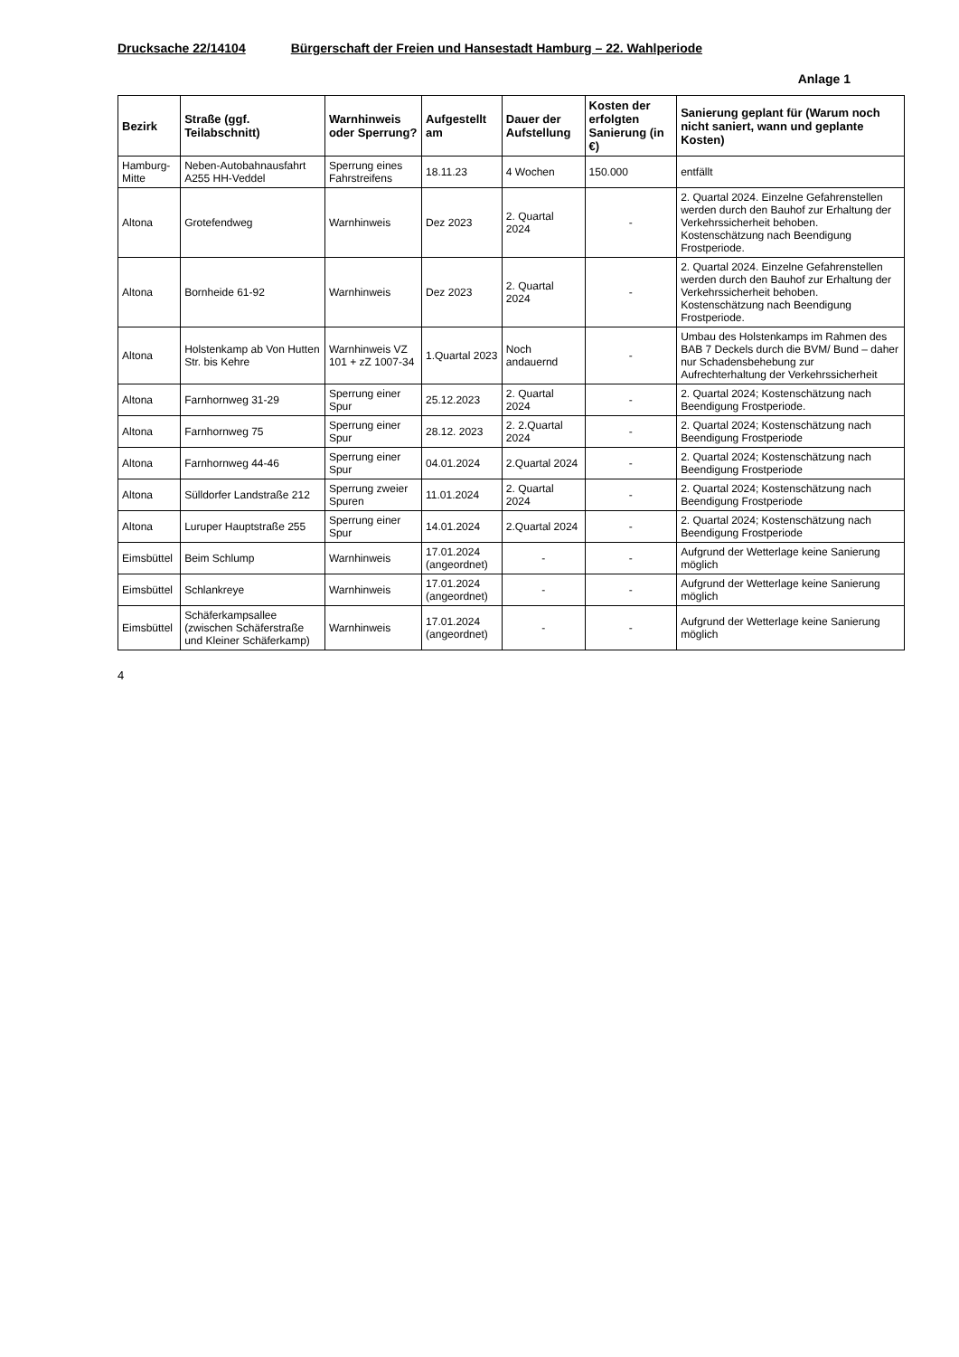Drucksache 22/14104 Bürgerschaft der Freien und Hansestadt Hamburg – 22. Wahlperiode
Anlage 1
| Bezirk | Straße (ggf. Teilabschnitt) | Warnhinweis oder Sperrung? | Aufgestellt am | Dauer der Aufstellung | Kosten der erfolgten Sanierung (in €) | Sanierung geplant für (Warum noch nicht saniert, wann und geplante Kosten) |
| --- | --- | --- | --- | --- | --- | --- |
| Hamburg-Mitte | Neben-Autobahnausfahrt A255 HH-Veddel | Sperrung eines Fahrstreifens | 18.11.23 | 4 Wochen | 150.000 | entfällt |
| Altona | Grotefendweg | Warnhinweis | Dez 2023 | 2. Quartal 2024 | - | 2. Quartal 2024. Einzelne Gefahrenstellen werden durch den Bauhof zur Erhaltung der Verkehrssicherheit behoben. Kostenschätzung nach Beendigung Frostperiode. |
| Altona | Bornheide 61-92 | Warnhinweis | Dez 2023 | 2. Quartal 2024 | - | 2. Quartal 2024. Einzelne Gefahrenstellen werden durch den Bauhof zur Erhaltung der Verkehrssicherheit behoben. Kostenschätzung nach Beendigung Frostperiode. |
| Altona | Holstenkamp ab Von Hutten Str. bis Kehre | Warnhinweis VZ 101 + zZ 1007-34 | 1.Quartal 2023 | Noch andauernd | - | Umbau des Holstenkamps im Rahmen des BAB 7 Deckels durch die BVM/ Bund – daher nur Schadensbehebung zur Aufrechterhaltung der Verkehrssicherheit |
| Altona | Farnhornweg 31-29 | Sperrung einer Spur | 25.12.2023 | 2. Quartal 2024 | - | 2. Quartal 2024; Kostenschätzung nach Beendigung Frostperiode. |
| Altona | Farnhornweg 75 | Sperrung einer Spur | 28.12. 2023 | 2. 2.Quartal 2024 | - | 2. Quartal 2024; Kostenschätzung nach Beendigung Frostperiode |
| Altona | Farnhornweg 44-46 | Sperrung einer Spur | 04.01.2024 | 2.Quartal 2024 | - | 2. Quartal 2024; Kostenschätzung nach Beendigung Frostperiode |
| Altona | Sülldorfer Landstraße 212 | Sperrung zweier Spuren | 11.01.2024 | 2. Quartal 2024 | - | 2. Quartal 2024; Kostenschätzung nach Beendigung Frostperiode |
| Altona | Luruper Hauptstraße 255 | Sperrung einer Spur | 14.01.2024 | 2.Quartal 2024 | - | 2. Quartal 2024; Kostenschätzung nach Beendigung Frostperiode |
| Eimsbüttel | Beim Schlump | Warnhinweis | 17.01.2024 (angeordnet) | - | - | Aufgrund der Wetterlage keine Sanierung möglich |
| Eimsbüttel | Schlankreye | Warnhinweis | 17.01.2024 (angeordnet) | - | - | Aufgrund der Wetterlage keine Sanierung möglich |
| Eimsbüttel | Schäferkampsallee (zwischen Schäferstraße und Kleiner Schäferkamp) | Warnhinweis | 17.01.2024 (angeordnet) | - | - | Aufgrund der Wetterlage keine Sanierung möglich |
4